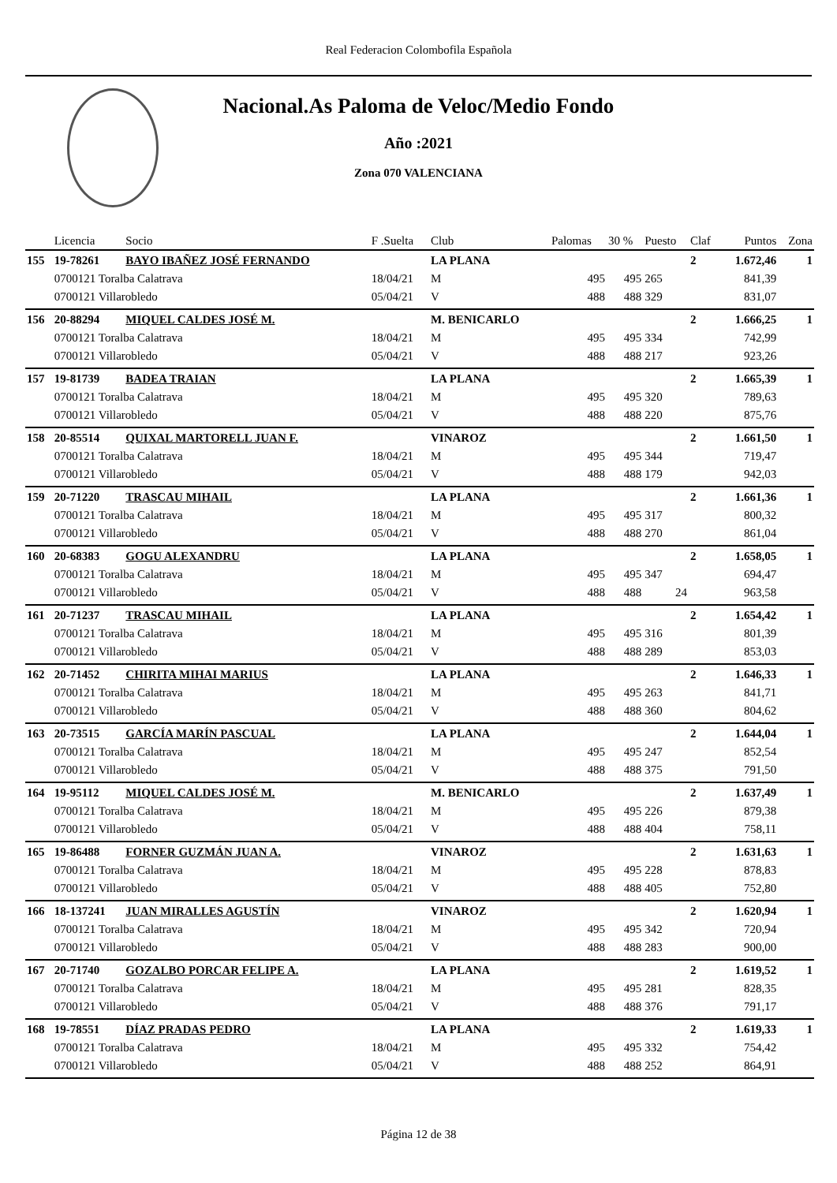Real Federacion Colombofila Española
Nacional.As Paloma de Veloc/Medio Fondo
Año :2021
Zona 070 VALENCIANA
| | Licencia | Socio | F .Suelta | Club | Palomas | 30 % | Puesto | Claf | Puntos | Zona |
| --- | --- | --- | --- | --- | --- | --- | --- | --- | --- | --- |
| 155 | 19-78261 | BAYO IBAÑEZ JOSÉ FERNANDO | | LA PLANA | | | | 2 | 1.672,46 | 1 |
| | 0700121 Toralba Calatrava | | 18/04/21 | M | 495 | 495 | 265 | | 841,39 | |
| | 0700121 Villarobledo | | 05/04/21 | V | 488 | 488 | 329 | | 831,07 | |
| 156 | 20-88294 | MIQUEL CALDES JOSÉ M. | | M. BENICARLO | | | | 2 | 1.666,25 | 1 |
| | 0700121 Toralba Calatrava | | 18/04/21 | M | 495 | 495 | 334 | | 742,99 | |
| | 0700121 Villarobledo | | 05/04/21 | V | 488 | 488 | 217 | | 923,26 | |
| 157 | 19-81739 | BADEA TRAIAN | | LA PLANA | | | | 2 | 1.665,39 | 1 |
| | 0700121 Toralba Calatrava | | 18/04/21 | M | 495 | 495 | 320 | | 789,63 | |
| | 0700121 Villarobledo | | 05/04/21 | V | 488 | 488 | 220 | | 875,76 | |
| 158 | 20-85514 | QUIXAL MARTORELL JUAN F. | | VINAROZ | | | | 2 | 1.661,50 | 1 |
| | 0700121 Toralba Calatrava | | 18/04/21 | M | 495 | 495 | 344 | | 719,47 | |
| | 0700121 Villarobledo | | 05/04/21 | V | 488 | 488 | 179 | | 942,03 | |
| 159 | 20-71220 | TRASCAU MIHAIL | | LA PLANA | | | | 2 | 1.661,36 | 1 |
| | 0700121 Toralba Calatrava | | 18/04/21 | M | 495 | 495 | 317 | | 800,32 | |
| | 0700121 Villarobledo | | 05/04/21 | V | 488 | 488 | 270 | | 861,04 | |
| 160 | 20-68383 | GOGU ALEXANDRU | | LA PLANA | | | | 2 | 1.658,05 | 1 |
| | 0700121 Toralba Calatrava | | 18/04/21 | M | 495 | 495 | 347 | | 694,47 | |
| | 0700121 Villarobledo | | 05/04/21 | V | 488 | 488 | 24 | | 963,58 | |
| 161 | 20-71237 | TRASCAU MIHAIL | | LA PLANA | | | | 2 | 1.654,42 | 1 |
| | 0700121 Toralba Calatrava | | 18/04/21 | M | 495 | 495 | 316 | | 801,39 | |
| | 0700121 Villarobledo | | 05/04/21 | V | 488 | 488 | 289 | | 853,03 | |
| 162 | 20-71452 | CHIRITA MIHAI MARIUS | | LA PLANA | | | | 2 | 1.646,33 | 1 |
| | 0700121 Toralba Calatrava | | 18/04/21 | M | 495 | 495 | 263 | | 841,71 | |
| | 0700121 Villarobledo | | 05/04/21 | V | 488 | 488 | 360 | | 804,62 | |
| 163 | 20-73515 | GARCÍA MARÍN PASCUAL | | LA PLANA | | | | 2 | 1.644,04 | 1 |
| | 0700121 Toralba Calatrava | | 18/04/21 | M | 495 | 495 | 247 | | 852,54 | |
| | 0700121 Villarobledo | | 05/04/21 | V | 488 | 488 | 375 | | 791,50 | |
| 164 | 19-95112 | MIQUEL CALDES JOSÉ M. | | M. BENICARLO | | | | 2 | 1.637,49 | 1 |
| | 0700121 Toralba Calatrava | | 18/04/21 | M | 495 | 495 | 226 | | 879,38 | |
| | 0700121 Villarobledo | | 05/04/21 | V | 488 | 488 | 404 | | 758,11 | |
| 165 | 19-86488 | FORNER GUZMÁN JUAN A. | | VINAROZ | | | | 2 | 1.631,63 | 1 |
| | 0700121 Toralba Calatrava | | 18/04/21 | M | 495 | 495 | 228 | | 878,83 | |
| | 0700121 Villarobledo | | 05/04/21 | V | 488 | 488 | 405 | | 752,80 | |
| 166 | 18-137241 | JUAN MIRALLES AGUSTÍN | | VINAROZ | | | | 2 | 1.620,94 | 1 |
| | 0700121 Toralba Calatrava | | 18/04/21 | M | 495 | 495 | 342 | | 720,94 | |
| | 0700121 Villarobledo | | 05/04/21 | V | 488 | 488 | 283 | | 900,00 | |
| 167 | 20-71740 | GOZALBO PORCAR FELIPE A. | | LA PLANA | | | | 2 | 1.619,52 | 1 |
| | 0700121 Toralba Calatrava | | 18/04/21 | M | 495 | 495 | 281 | | 828,35 | |
| | 0700121 Villarobledo | | 05/04/21 | V | 488 | 488 | 376 | | 791,17 | |
| 168 | 19-78551 | DÍAZ PRADAS PEDRO | | LA PLANA | | | | 2 | 1.619,33 | 1 |
| | 0700121 Toralba Calatrava | | 18/04/21 | M | 495 | 495 | 332 | | 754,42 | |
| | 0700121 Villarobledo | | 05/04/21 | V | 488 | 488 | 252 | | 864,91 | |
Página 12 de 38